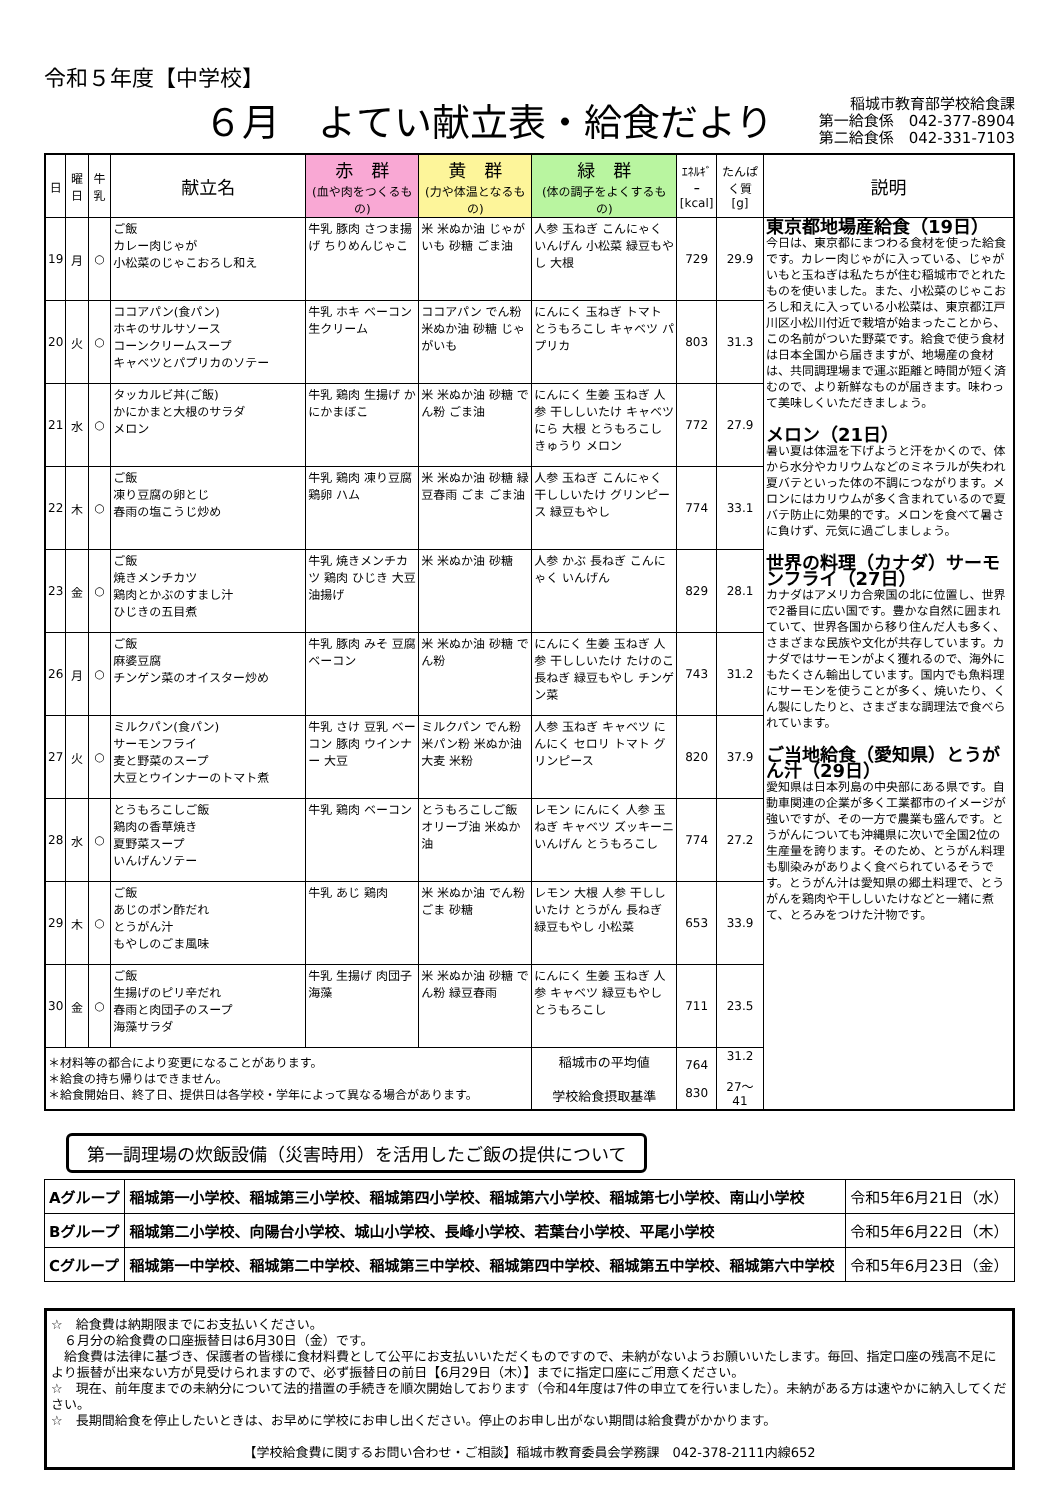令和５年度【中学校】
６月　よてい献立表・給食だより
稲城市教育部学校給食課
第一給食係　042-377-8904
第二給食係　042-331-7103
| 日 | 曜日 | 牛乳 | 献立名 | 赤 群 (血や肉をつくるもの) | 黄 群 (力や体温となるもの) | 緑 群 (体の調子をよくするもの) | ｴﾈﾙｷﾞｰ [kcal] | たんぱく質 [g] | 説明 |
| --- | --- | --- | --- | --- | --- | --- | --- | --- | --- |
| 19 | 月 | ○ | ご飯 カレー肉じゃが 小松菜のじゃこおろし和え | 牛乳 豚肉 さつま揚げ ちりめんじゃこ | 米 米ぬか油 じゃがいも 砂糖 ごま油 | 人参 玉ねぎ こんにゃく いんげん 小松菜 緑豆もやし 大根 | 729 | 29.9 | 東京都地場産給食（19日） 今日は、東京都にまつわる食材を使った給食です。カレー肉じゃがに入っている、じゃがいもと玉ねぎは私たちが住む稲城市でとれたものを使いました。また、小松菜のじゃこおろし和えに入っている小松菜は、東京都江戸川区小松川付近で栽培が始まったことから、この名前がついた野菜です。給食で使う食材は日本全国から届きますが、地場産の食材は、共同調理場まで運ぶ距離と時間が短く済むので、より新鮮なものが届きます。味わって美味しくいただきましょう。 メロン（21日） 暑い夏は体温を下げようと汗をかくので、体から水分やカリウムなどのミネラルが失われ夏バテといった体の不調につながります。メロンにはカリウムが多く含まれているので夏バテ防止に効果的です。メロンを食べて暑さに負けず、元気に過ごしましょう。 世界の料理（カナダ）サーモンフライ（27日） カナダはアメリカ合衆国の北に位置し、世界で2番目に広い国です。豊かな自然に囲まれていて、世界各国から移り住んだ人も多く、さまざまな民族や文化が共存しています。カナダではサーモンがよく獲れるので、海外にもたくさん輸出しています。国内でも魚料理にサーモンを使うことが多く、焼いたり、くん製にしたりと、さまざまな調理法で食べられています。 ご当地給食（愛知県）とうがん汁（29日） 愛知県は日本列島の中央部にある県です。自動車関連の企業が多く工業都市のイメージが強いですが、その一方で農業も盛んです。とうがんについても沖縄県に次いで全国2位の生産量を誇ります。そのため、とうがん料理も馴染みがありよく食べられているそうです。とうがん汁は愛知県の郷土料理で、とうがんを鶏肉や干ししいたけなどと一緒に煮て、とろみをつけた汁物です。 |
| 20 | 火 | ○ | ココアパン(食パン) ホキのサルサソース コーンクリームスープ キャベツとパプリカのソテー | 牛乳 ホキ ベーコン 生クリーム | ココアパン でん粉 米ぬか油 砂糖 じゃがいも | にんにく 玉ねぎ トマト とうもろこし キャベツ パプリカ | 803 | 31.3 | |
| 21 | 水 | ○ | タッカルビ丼(ご飯) かにかまと大根のサラダ メロン | 牛乳 鶏肉 生揚げ かにかまぼこ | 米 米ぬか油 砂糖 でん粉 ごま油 | にんにく 生姜 玉ねぎ 人参 干ししいたけ キャベツ にら 大根 とうもろこし きゅうり メロン | 772 | 27.9 | |
| 22 | 木 | ○ | ご飯 凍り豆腐の卵とじ 春雨の塩こうじ炒め | 牛乳 鶏肉 凍り豆腐 鶏卵 ハム | 米 米ぬか油 砂糖 緑豆春雨 ごま ごま油 | 人参 玉ねぎ こんにゃく 干ししいたけ グリンピース 緑豆もやし | 774 | 33.1 | |
| 23 | 金 | ○ | ご飯 焼きメンチカツ 鶏肉とかぶのすまし汁 ひじきの五目煮 | 牛乳 焼きメンチカツ 鶏肉 ひじき 大豆 油揚げ | 米 米ぬか油 砂糖 | 人参 かぶ 長ねぎ こんにゃく いんげん | 829 | 28.1 | |
| 26 | 月 | ○ | ご飯 麻婆豆腐 チンゲン菜のオイスター炒め | 牛乳 豚肉 みそ 豆腐 ベーコン | 米 米ぬか油 砂糖 でん粉 | にんにく 生姜 玉ねぎ 人参 干ししいたけ たけのこ 長ねぎ 緑豆もやし チンゲン菜 | 743 | 31.2 | |
| 27 | 火 | ○ | ミルクパン(食パン) サーモンフライ 麦と野菜のスープ 大豆とウインナーのトマト煮 | 牛乳 さけ 豆乳 ベーコン 豚肉 ウインナー 大豆 | ミルクパン でん粉 米パン粉 米ぬか油 大麦 米粉 | 人参 玉ねぎ キャベツ にんにく セロリ トマト グリンピース | 820 | 37.9 | |
| 28 | 水 | ○ | とうもろこしご飯 鶏肉の香草焼き 夏野菜スープ いんげんソテー | 牛乳 鶏肉 ベーコン | とうもろこしご飯 オリーブ油 米ぬか油 | レモン にんにく 人参 玉ねぎ キャベツ ズッキーニ いんげん とうもろこし | 774 | 27.2 | |
| 29 | 木 | ○ | ご飯 あじのポン酢だれ とうがん汁 もやしのごま風味 | 牛乳 あじ 鶏肉 | 米 米ぬか油 でん粉 ごま 砂糖 | レモン 大根 人参 干ししいたけ とうがん 長ねぎ 緑豆もやし 小松菜 | 653 | 33.9 | |
| 30 | 金 | ○ | ご飯 生揚げのピリ辛だれ 春雨と肉団子のスープ 海藻サラダ | 牛乳 生揚げ 肉団子 海藻 | 米 米ぬか油 砂糖 でん粉 緑豆春雨 | にんにく 生姜 玉ねぎ 人参 キャベツ 緑豆もやし とうもろこし | 711 | 23.5 | |
| ＊材料等の都合により変更になることがあります。 ＊給食の持ち帰りはできません。 ＊給食開始日、終了日、提供日は各学校・学年によって異なる場合があります。 | | | | | | 稲城市の平均値 学校給食摂取基準 | 764 830 | 31.2 27～41 | |
第一調理場の炊飯設備（災害時用）を活用したご飯の提供について
| Aグループ | 稲城第一小学校、稲城第三小学校、稲城第四小学校、稲城第六小学校、稲城第七小学校、南山小学校 | 令和5年6月21日（水） |
| Bグループ | 稲城第二小学校、向陽台小学校、城山小学校、長峰小学校、若葉台小学校、平尾小学校 | 令和5年6月22日（木） |
| Cグループ | 稲城第一中学校、稲城第二中学校、稲城第三中学校、稲城第四中学校、稲城第五中学校、稲城第六中学校 | 令和5年6月23日（金） |
☆　給食費は納期限までにお支払いください。
　６月分の給食費の口座振替日は6月30日（金）です。
　給食費は法律に基づき、保護者の皆様に食材料費として公平にお支払いいただくものですので、未納がないようお願いいたします。毎回、指定口座の残高不足により振替が出来ない方が見受けられますので、必ず振替日の前日【6月29日（木）】までに指定口座にご用意ください。
☆　現在、前年度までの未納分について法的措置の手続きを順次開始しております（令和4年度は7件の申立てを行いました）。未納がある方は速やかに納入してください。
☆　長期間給食を停止したいときは、お早めに学校にお申し出ください。停止のお申し出がない期間は給食費がかかります。
【学校給食費に関するお問い合わせ・ご相談】稲城市教育委員会学務課　042-378-2111内線652